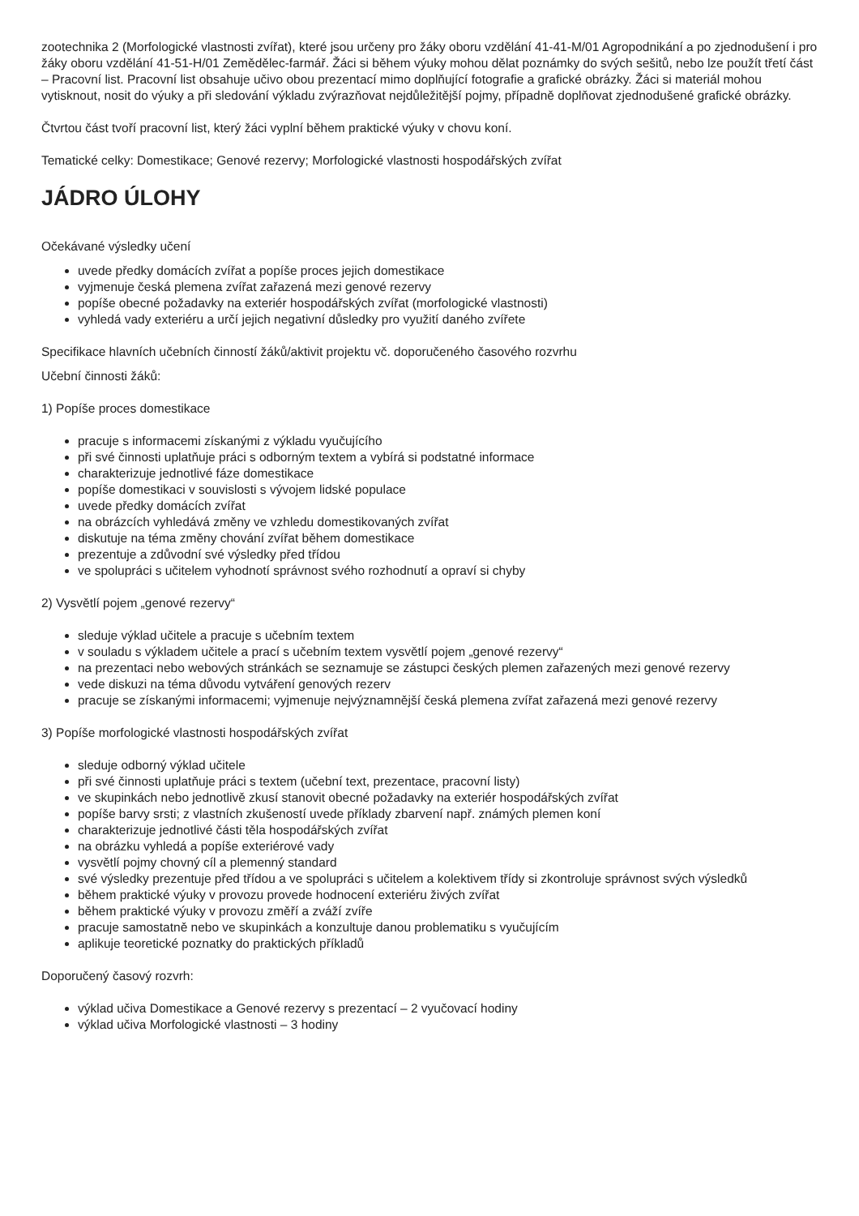zootechnika 2 (Morfologické vlastnosti zvířat), které jsou určeny pro žáky oboru vzdělání 41-41-M/01 Agropodnikání a po zjednodušení i pro žáky oboru vzdělání 41-51-H/01 Zemědělec-farmář. Žáci si během výuky mohou dělat poznámky do svých sešitů, nebo lze použít třetí část – Pracovní list. Pracovní list obsahuje učivo obou prezentací mimo doplňující fotografie a grafické obrázky. Žáci si materiál mohou vytisknout, nosit do výuky a při sledování výkladu zvýrazňovat nejdůležitější pojmy, případně doplňovat zjednodušené grafické obrázky.
Čtvrtou část tvoří pracovní list, který žáci vyplní během praktické výuky v chovu koní.
Tematické celky: Domestikace; Genové rezervy; Morfologické vlastnosti hospodářských zvířat
JÁDRO ÚLOHY
Očekávané výsledky učení
uvede předky domácích zvířat a popíše proces jejich domestikace
vyjmenuje česká plemena zvířat zařazená mezi genové rezervy
popíše obecné požadavky na exteriér hospodářských zvířat (morfologické vlastnosti)
vyhledá vady exteriéru a určí jejich negativní důsledky pro využití daného zvířete
Specifikace hlavních učebních činností žáků/aktivit projektu vč. doporučeného časového rozvrhu
Učební činnosti žáků:
1) Popíše proces domestikace
pracuje s informacemi získanými z výkladu vyučujícího
při své činnosti uplatňuje práci s odborným textem a vybírá si podstatné informace
charakterizuje jednotlivé fáze domestikace
popíše domestikaci v souvislosti s vývojem lidské populace
uvede předky domácích zvířat
na obrázcích vyhledává změny ve vzhledu domestikovaných zvířat
diskutuje na téma změny chování zvířat během domestikace
prezentuje a zdůvodní své výsledky před třídou
ve spolupráci s učitelem vyhodnotí správnost svého rozhodnutí a opraví si chyby
2) Vysvětlí pojem „genové rezervy“
sleduje výklad učitele a pracuje s učebním textem
v souladu s výkladem učitele a prací s učebním textem vysvětlí pojem „genové rezervy“
na prezentaci nebo webových stránkách se seznamuje se zástupci českých plemen zařazených mezi genové rezervy
vede diskuzi na téma důvodu vytváření genových rezerv
pracuje se získanými informacemi; vyjmenuje nejvýznamnější česká plemena zvířat zařazená mezi genové rezervy
3) Popíše morfologické vlastnosti hospodářských zvířat
sleduje odborný výklad učitele
při své činnosti uplatňuje práci s textem (učební text, prezentace, pracovní listy)
ve skupinkách nebo jednotlivě zkusí stanovit obecné požadavky na exteriér hospodářských zvířat
popíše barvy srsti; z vlastních zkušeností uvede příklady zbarvení např. známých plemen koní
charakterizuje jednotlivé části těla hospodářských zvířat
na obrázku vyhledá a popíše exteriérové vady
vysvětlí pojmy chovný cíl a plemenný standard
své výsledky prezentuje před třídou a ve spolupráci s učitelem a kolektivem třídy si zkontroluje správnost svých výsledků
během praktické výuky v provozu provede hodnocení exteriéru živých zvířat
během praktické výuky v provozu změří a zváží zvíře
pracuje samostatně nebo ve skupinkách a konzultuje danou problematiku s vyučujícím
aplikuje teoretické poznatky do praktických příkladů
Doporučený časový rozvrh:
výklad učiva Domestikace a Genové rezervy s prezentací – 2 vyučovací hodiny
výklad učiva Morfologické vlastnosti – 3 hodiny